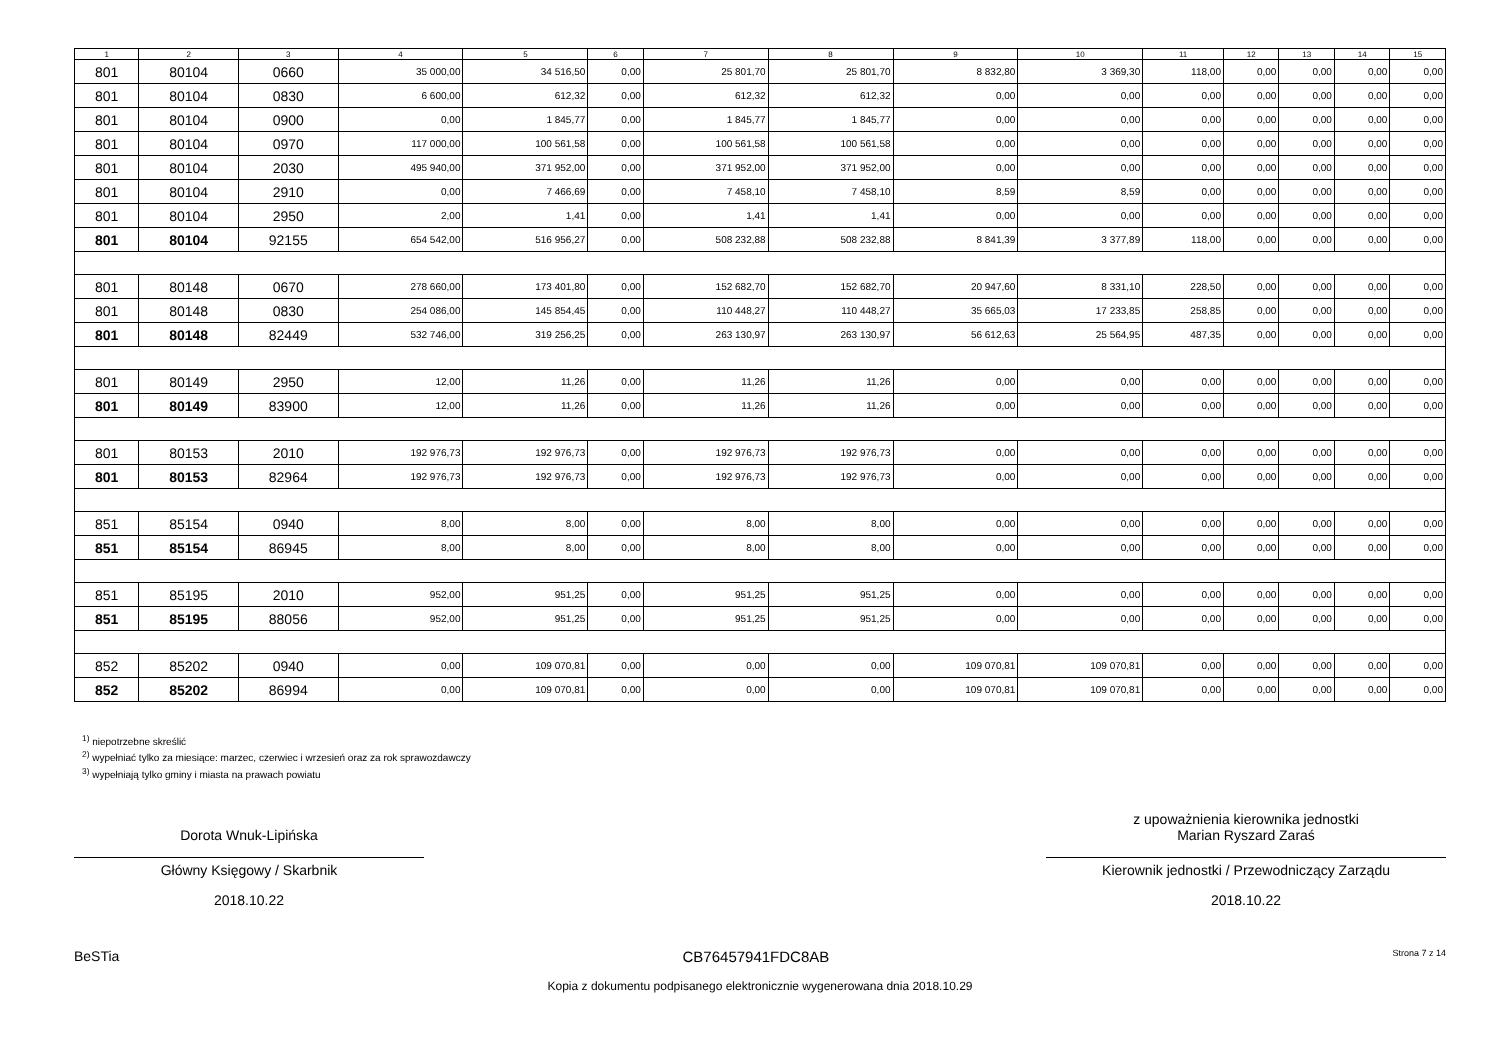| 1 | 2 | 3 | 4 | 5 | 6 | 7 | 8 | 9 | 10 | 11 | 12 | 13 | 14 | 15 |
| --- | --- | --- | --- | --- | --- | --- | --- | --- | --- | --- | --- | --- | --- | --- |
| 801 | 80104 | 0660 | 35 000,00 | 34 516,50 | 0,00 | 25 801,70 | 25 801,70 | 8 832,80 | 3 369,30 | 118,00 | 0,00 | 0,00 | 0,00 | 0,00 |
| 801 | 80104 | 0830 | 6 600,00 | 612,32 | 0,00 | 612,32 | 612,32 | 0,00 | 0,00 | 0,00 | 0,00 | 0,00 | 0,00 | 0,00 |
| 801 | 80104 | 0900 | 0,00 | 1 845,77 | 0,00 | 1 845,77 | 1 845,77 | 0,00 | 0,00 | 0,00 | 0,00 | 0,00 | 0,00 | 0,00 |
| 801 | 80104 | 0970 | 117 000,00 | 100 561,58 | 0,00 | 100 561,58 | 100 561,58 | 0,00 | 0,00 | 0,00 | 0,00 | 0,00 | 0,00 | 0,00 |
| 801 | 80104 | 2030 | 495 940,00 | 371 952,00 | 0,00 | 371 952,00 | 371 952,00 | 0,00 | 0,00 | 0,00 | 0,00 | 0,00 | 0,00 | 0,00 |
| 801 | 80104 | 2910 | 0,00 | 7 466,69 | 0,00 | 7 458,10 | 7 458,10 | 8,59 | 8,59 | 0,00 | 0,00 | 0,00 | 0,00 | 0,00 |
| 801 | 80104 | 2950 | 2,00 | 1,41 | 0,00 | 1,41 | 1,41 | 0,00 | 0,00 | 0,00 | 0,00 | 0,00 | 0,00 | 0,00 |
| 801 | 80104 | 92155 | 654 542,00 | 516 956,27 | 0,00 | 508 232,88 | 508 232,88 | 8 841,39 | 3 377,89 | 118,00 | 0,00 | 0,00 | 0,00 | 0,00 |
| 801 | 80148 | 0670 | 278 660,00 | 173 401,80 | 0,00 | 152 682,70 | 152 682,70 | 20 947,60 | 8 331,10 | 228,50 | 0,00 | 0,00 | 0,00 | 0,00 |
| 801 | 80148 | 0830 | 254 086,00 | 145 854,45 | 0,00 | 110 448,27 | 110 448,27 | 35 665,03 | 17 233,85 | 258,85 | 0,00 | 0,00 | 0,00 | 0,00 |
| 801 | 80148 | 82449 | 532 746,00 | 319 256,25 | 0,00 | 263 130,97 | 263 130,97 | 56 612,63 | 25 564,95 | 487,35 | 0,00 | 0,00 | 0,00 | 0,00 |
| 801 | 80149 | 2950 | 12,00 | 11,26 | 0,00 | 11,26 | 11,26 | 0,00 | 0,00 | 0,00 | 0,00 | 0,00 | 0,00 | 0,00 |
| 801 | 80149 | 83900 | 12,00 | 11,26 | 0,00 | 11,26 | 11,26 | 0,00 | 0,00 | 0,00 | 0,00 | 0,00 | 0,00 | 0,00 |
| 801 | 80153 | 2010 | 192 976,73 | 192 976,73 | 0,00 | 192 976,73 | 192 976,73 | 0,00 | 0,00 | 0,00 | 0,00 | 0,00 | 0,00 | 0,00 |
| 801 | 80153 | 82964 | 192 976,73 | 192 976,73 | 0,00 | 192 976,73 | 192 976,73 | 0,00 | 0,00 | 0,00 | 0,00 | 0,00 | 0,00 | 0,00 |
| 851 | 85154 | 0940 | 8,00 | 8,00 | 0,00 | 8,00 | 8,00 | 0,00 | 0,00 | 0,00 | 0,00 | 0,00 | 0,00 | 0,00 |
| 851 | 85154 | 86945 | 8,00 | 8,00 | 0,00 | 8,00 | 8,00 | 0,00 | 0,00 | 0,00 | 0,00 | 0,00 | 0,00 | 0,00 |
| 851 | 85195 | 2010 | 952,00 | 951,25 | 0,00 | 951,25 | 951,25 | 0,00 | 0,00 | 0,00 | 0,00 | 0,00 | 0,00 | 0,00 |
| 851 | 85195 | 88056 | 952,00 | 951,25 | 0,00 | 951,25 | 951,25 | 0,00 | 0,00 | 0,00 | 0,00 | 0,00 | 0,00 | 0,00 |
| 852 | 85202 | 0940 | 0,00 | 109 070,81 | 0,00 | 0,00 | 0,00 | 109 070,81 | 109 070,81 | 0,00 | 0,00 | 0,00 | 0,00 | 0,00 |
| 852 | 85202 | 86994 | 0,00 | 109 070,81 | 0,00 | 0,00 | 0,00 | 109 070,81 | 109 070,81 | 0,00 | 0,00 | 0,00 | 0,00 | 0,00 |
<sup>1)</sup> niepotrzebne skreślić
<sup>2)</sup> wypełniać tylko za miesiące: marzec, czerwiec i wrzesień oraz za rok sprawozdawczy
<sup>3)</sup> wypełniają tylko gminy i miasta na prawach powiatu
Dorota Wnuk-Lipińska
Główny Księgowy / Skarbnik
2018.10.22
z upoważnienia kierownika jednostki
Marian Ryszard Zaraś
Kierownik jednostki / Przewodniczący Zarządu
2018.10.22
BeSTia CB76457941FDC8AB
Strona 7 z 14
Kopia z dokumentu podpisanego elektronicznie wygenerowana dnia 2018.10.29